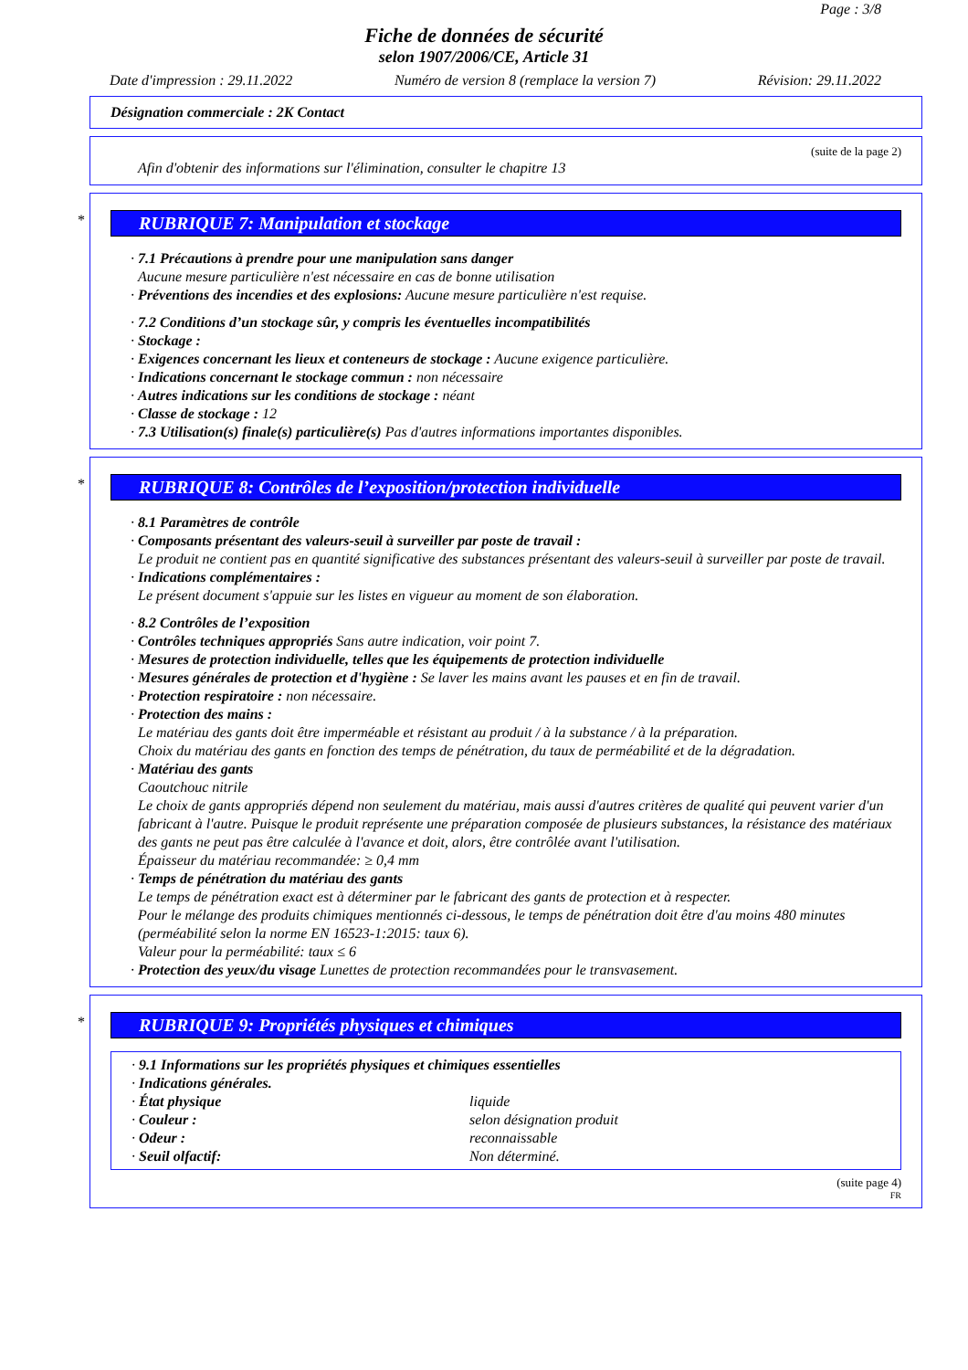Page : 3/8
Fiche de données de sécurité
selon 1907/2006/CE, Article 31
Date d'impression : 29.11.2022 Numéro de version 8 (remplace la version 7) Révision: 29.11.2022
Désignation commerciale : 2K Contact
(suite de la page 2)
Afin d'obtenir des informations sur l'élimination, consulter le chapitre 13
*
RUBRIQUE 7: Manipulation et stockage
· 7.1 Précautions à prendre pour une manipulation sans danger
Aucune mesure particulière n'est nécessaire en cas de bonne utilisation
· Préventions des incendies et des explosions: Aucune mesure particulière n'est requise.
· 7.2 Conditions d’un stockage sûr, y compris les éventuelles incompatibilités
· Stockage :
· Exigences concernant les lieux et conteneurs de stockage : Aucune exigence particulière.
· Indications concernant le stockage commun : non nécessaire
· Autres indications sur les conditions de stockage : néant
· Classe de stockage : 12
· 7.3 Utilisation(s) finale(s) particulière(s) Pas d'autres informations importantes disponibles.
*
RUBRIQUE 8: Contrôles de l’exposition/protection individuelle
· 8.1 Paramètres de contrôle
· Composants présentant des valeurs-seuil à surveiller par poste de travail :
Le produit ne contient pas en quantité significative des substances présentant des valeurs-seuil à surveiller par poste de travail.
· Indications complémentaires :
Le présent document s'appuie sur les listes en vigueur au moment de son élaboration.
· 8.2 Contrôles de l’exposition
· Contrôles techniques appropriés Sans autre indication, voir point 7.
· Mesures de protection individuelle, telles que les équipements de protection individuelle
· Mesures générales de protection et d'hygiène : Se laver les mains avant les pauses et en fin de travail.
· Protection respiratoire : non nécessaire.
· Protection des mains :
Le matériau des gants doit être imperméable et résistant au produit / à la substance / à la préparation.
Choix du matériau des gants en fonction des temps de pénétration, du taux de perméabilité et de la dégradation.
· Matériau des gants
Caoutchouc nitrile
Le choix de gants appropriés dépend non seulement du matériau, mais aussi d'autres critères de qualité qui peuvent varier d'un fabricant à l'autre. Puisque le produit représente une préparation composée de plusieurs substances, la résistance des matériaux des gants ne peut pas être calculée à l'avance et doit, alors, être contrôlée avant l'utilisation.
Épaisseur du matériau recommandée: ≥ 0,4 mm
· Temps de pénétration du matériau des gants
Le temps de pénétration exact est à déterminer par le fabricant des gants de protection et à respecter.
Pour le mélange des produits chimiques mentionnés ci-dessous, le temps de pénétration doit être d'au moins 480 minutes (perméabilité selon la norme EN 16523-1:2015: taux 6).
Valeur pour la perméabilité: taux ≤ 6
· Protection des yeux/du visage Lunettes de protection recommandées pour le transvasement.
*
RUBRIQUE 9: Propriétés physiques et chimiques
· 9.1 Informations sur les propriétés physiques et chimiques essentielles
· Indications générales.
| · État physique | liquide |
| · Couleur : | selon désignation produit |
| · Odeur : | reconnaissable |
| · Seuil olfactif: | Non déterminé. |
(suite page 4)
FR